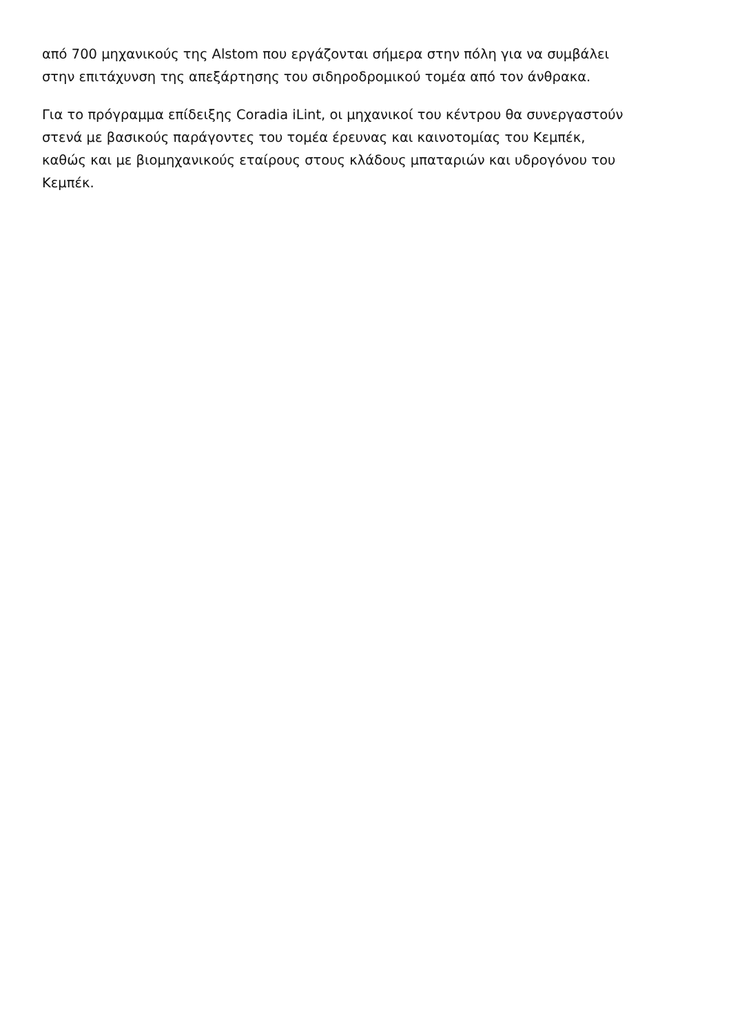από 700 μηχανικούς της Alstom που εργάζονται σήμερα στην πόλη για να συμβάλει
στην επιτάχυνση της απεξάρτησης του σιδηροδρομικού τομέα από τον άνθρακα.
Για το πρόγραμμα επίδειξης Coradia iLint, οι μηχανικοί του κέντρου θα συνεργαστούν
στενά με βασικούς παράγοντες του τομέα έρευνας και καινοτομίας του Κεμπέκ,
καθώς και με βιομηχανικούς εταίρους στους κλάδους μπαταριών και υδρογόνου του
Κεμπέκ.